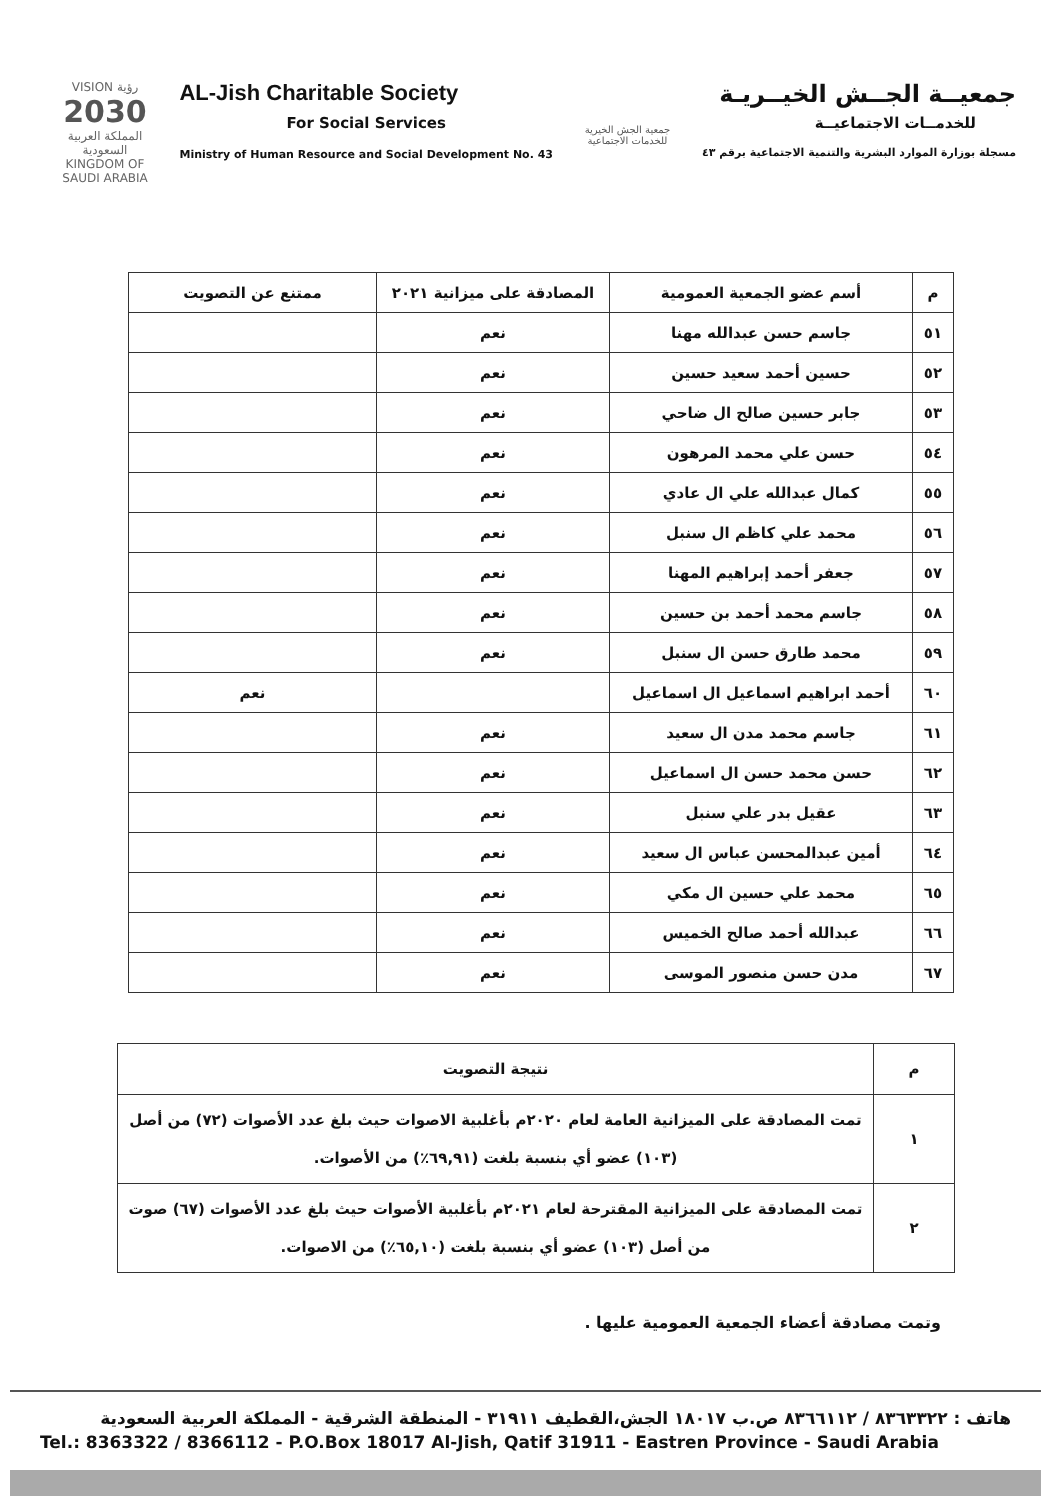VISION رؤية
2030
المملكة العربية السعودية
KINGDOM OF SAUDI ARABIA
AL-Jish Charitable Society
For Social Services
Ministry of Human Resource and Social Development No. 43
جمعية الجش الخيرية
للخدمات الاجتماعية
جمعيــة الجــش الخيــريـة
للخدمــات الاجتماعيــة
مسجلة بوزارة الموارد البشرية والتنمية الاجتماعية برقم ٤٣
| م | أسم عضو الجمعية العمومية | المصادقة على ميزانية ٢٠٢١ | ممتنع عن التصويت |
| --- | --- | --- | --- |
| ٥١ | جاسم حسن عبدالله مهنا | نعم | |
| ٥٢ | حسين أحمد سعيد حسين | نعم | |
| ٥٣ | جابر حسين صالح ال ضاحي | نعم | |
| ٥٤ | حسن علي محمد المرهون | نعم | |
| ٥٥ | كمال عبدالله علي ال عادي | نعم | |
| ٥٦ | محمد علي كاظم ال سنبل | نعم | |
| ٥٧ | جعفر أحمد إبراهيم المهنا | نعم | |
| ٥٨ | جاسم محمد أحمد بن حسين | نعم | |
| ٥٩ | محمد طارق حسن ال سنبل | نعم | |
| ٦٠ | أحمد ابراهيم اسماعيل ال اسماعيل | | نعم |
| ٦١ | جاسم محمد مدن ال سعيد | نعم | |
| ٦٢ | حسن محمد حسن ال اسماعيل | نعم | |
| ٦٣ | عقيل بدر علي سنبل | نعم | |
| ٦٤ | أمين عبدالمحسن عباس ال سعيد | نعم | |
| ٦٥ | محمد علي حسين ال مكي | نعم | |
| ٦٦ | عبدالله أحمد صالح الخميس | نعم | |
| ٦٧ | مدن حسن منصور الموسى | نعم | |
| م | نتيجة التصويت |
| ١ | تمت المصادقة على الميزانية العامة لعام ٢٠٢٠م بأغلبية الاصوات حيث بلغ عدد الأصوات (٧٢) من أصل (١٠٣) عضو أي بنسبة بلغت (٦٩,٩١٪) من الأصوات. |
| ٢ | تمت المصادقة على الميزانية المقترحة لعام ٢٠٢١م بأغلبية الأصوات حيث بلغ عدد الأصوات (٦٧) صوت من أصل (١٠٣) عضو أي بنسبة بلغت (٦٥,١٠٪) من الاصوات. |
وتمت مصادقة أعضاء الجمعية العمومية عليها .
هاتف : ٨٣٦٣٣٢٢ / ٨٣٦٦١١٢ ص.ب ١٨٠١٧ الجش،القطيف ٣١٩١١ - المنطقة الشرقية - المملكة العربية السعودية
Tel.: 8363322 / 8366112 - P.O.Box 18017 Al-Jish, Qatif 31911 - Eastren Province - Saudi Arabia